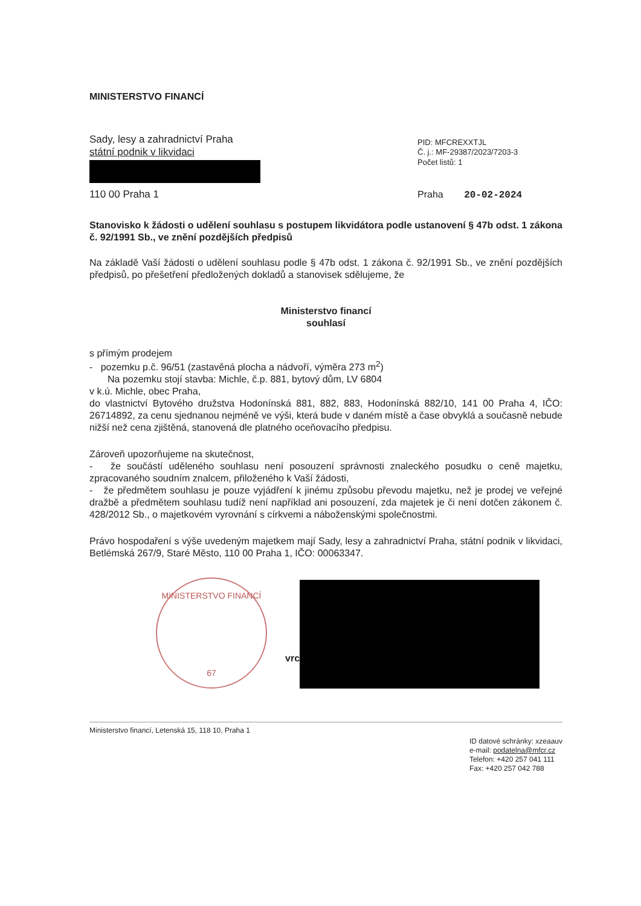MINISTERSTVO FINANCÍ
Sady, lesy a zahradnictví Praha
státní podnik v likvidaci
110 00 Praha 1
PID: MFCREXXTJL
Č. j.: MF-29387/2023/7203-3
Počet listů: 1
Praha 20-02-2024
Stanovisko k žádosti o udělení souhlasu s postupem likvidátora podle ustanovení § 47b odst. 1 zákona č. 92/1991 Sb., ve znění pozdějších předpisů
Na základě Vaší žádosti o udělení souhlasu podle § 47b odst. 1 zákona č. 92/1991 Sb., ve znění pozdějších předpisů, po přešetření předložených dokladů a stanovisek sdělujeme, že
Ministerstvo financí
souhlasí
s přímým prodejem
- pozemku p.č. 96/51 (zastavěná plocha a nádvoří, výměra 273 m<sup>2</sup>)
Na pozemku stojí stavba: Michle, č.p. 881, bytový dům, LV 6804
v k.ú. Michle, obec Praha,
do vlastnictví Bytového družstva Hodonínská 881, 882, 883, Hodonínská 882/10, 141 00 Praha 4, IČO: 26714892, za cenu sjednanou nejméně ve výši, která bude v daném místě a čase obvyklá a současně nebude nižší než cena zjištěná, stanovená dle platného oceňovacího předpisu.
Zároveň upozorňujeme na skutečnost,
- že součástí uděleného souhlasu není posouzení správnosti znaleckého posudku o ceně majetku, zpracovaného soudním znalcem, přiloženého k Vaší žádosti,
- že předmětem souhlasu je pouze vyjádření k jinému způsobu převodu majetku, než je prodej ve veřejné dražbě a předmětem souhlasu tudíž není například ani posouzení, zda majetek je či není dotčen zákonem č. 428/2012 Sb., o majetkovém vyrovnání s církvemi a náboženskými společnostmi.
Právo hospodaření s výše uvedeným majetkem mají Sady, lesy a zahradnictví Praha, státní podnik v likvidaci, Betlémská 267/9, Staré Město, 110 00 Praha 1, IČO: 00063347.
MINISTERSTVO FINANCÍ
67
vrc
Ministerstvo financí, Letenská 15, 118 10, Praha 1
ID datové schránky: xzeaauv
e-mail: podatelna@mfcr.cz
Telefon: +420 257 041 111
Fax: +420 257 042 788